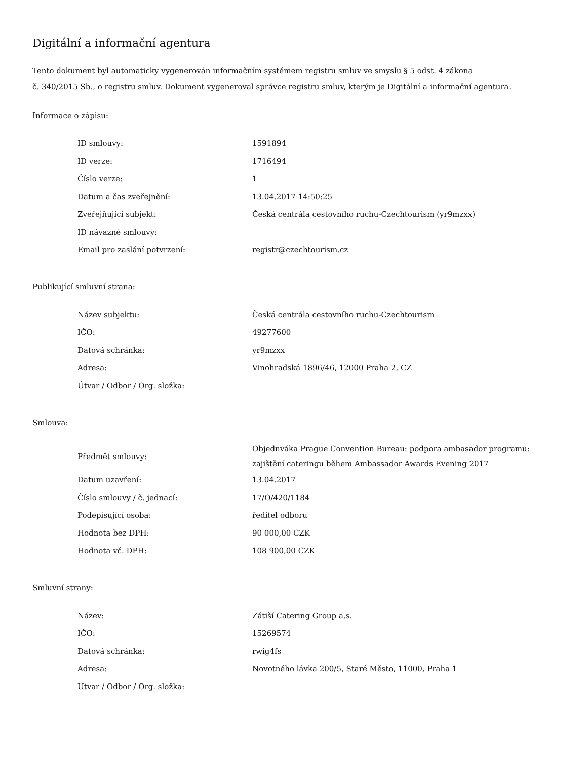Digitální a informační agentura
Tento dokument byl automaticky vygenerován informačním systémem registru smluv ve smyslu § 5 odst. 4 zákona
č. 340/2015 Sb., o registru smluv. Dokument vygeneroval správce registru smluv, kterým je Digitální a informační agentura.
Informace o zápisu:
| ID smlouvy: | 1591894 |
| ID verze: | 1716494 |
| Číslo verze: | 1 |
| Datum a čas zveřejnění: | 13.04.2017 14:50:25 |
| Zveřejňující subjekt: | Česká centrála cestovního ruchu-Czechtourism (yr9mzxx) |
| ID návazné smlouvy: | |
| Email pro zaslání potvrzení: | registr@czechtourism.cz |
Publikující smluvní strana:
| Název subjektu: | Česká centrála cestovního ruchu-Czechtourism |
| IČO: | 49277600 |
| Datová schránka: | yr9mzxx |
| Adresa: | Vinohradská 1896/46, 12000 Praha 2, CZ |
| Útvar / Odbor / Org. složka: | |
Smlouva:
| Předmět smlouvy: | Objednváka Prague Convention Bureau: podpora ambasador programu: zajištění cateringu během Ambassador Awards Evening 2017 |
| Datum uzavření: | 13.04.2017 |
| Číslo smlouvy / č. jednací: | 17/O/420/1184 |
| Podepisující osoba: | ředitel odboru |
| Hodnota bez DPH: | 90 000,00 CZK |
| Hodnota vč. DPH: | 108 900,00 CZK |
Smluvní strany:
| Název: | Zátiší Catering Group a.s. |
| IČO: | 15269574 |
| Datová schránka: | rwig4fs |
| Adresa: | Novotného lávka 200/5, Staré Město, 11000, Praha 1 |
| Útvar / Odbor / Org. složka: | |